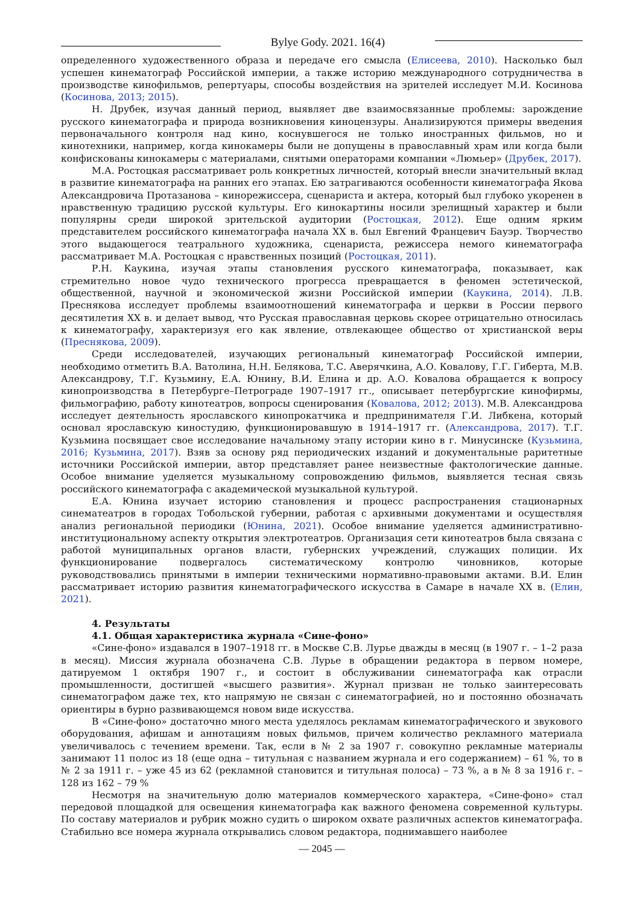Bylye Gody. 2021. 16(4)
определенного художественного образа и передаче его смысла (Елисеева, 2010). Насколько был успешен кинематограф Российской империи, а также историю международного сотрудничества в производстве кинофильмов, репертуары, способы воздействия на зрителей исследует М.И. Косинова (Косинова, 2013; 2015).
Н. Друбек, изучая данный период, выявляет две взаимосвязанные проблемы: зарождение русского кинематографа и природа возникновения киноцензуры. Анализируются примеры введения первоначального контроля над кино, коснувшегося не только иностранных фильмов, но и кинотехники, например, когда кинокамеры были не допущены в православный храм или когда были конфискованы кинокамеры с материалами, снятыми операторами компании «Люмьер» (Друбек, 2017).
М.А. Ростоцкая рассматривает роль конкретных личностей, который внесли значительный вклад в развитие кинематографа на ранних его этапах. Ею затрагиваются особенности кинематографа Якова Александровича Протазанова – кинорежиссера, сценариста и актера, который был глубоко укоренен в нравственную традицию русской культуры. Его кинокартины носили зрелищный характер и были популярны среди широкой зрительской аудитории (Ростоцкая, 2012). Еще одним ярким представителем российского кинематографа начала XX в. был Евгений Францевич Бауэр. Творчество этого выдающегося театрального художника, сценариста, режиссера немого кинематографа рассматривает М.А. Ростоцкая с нравственных позиций (Ростоцкая, 2011).
Р.Н. Каукина, изучая этапы становления русского кинематографа, показывает, как стремительно новое чудо технического прогресса превращается в феномен эстетической, общественной, научной и экономической жизни Российской империи (Каукина, 2014). Л.В. Преснякова исследует проблемы взаимоотношений кинематографа и церкви в России первого десятилетия XX в. и делает вывод, что Русская православная церковь скорее отрицательно относилась к кинематографу, характеризуя его как явление, отвлекающее общество от христианской веры (Преснякова, 2009).
Среди исследователей, изучающих региональный кинематограф Российской империи, необходимо отметить В.А. Ватолина, Н.Н. Белякова, Т.С. Аверячкина, А.О. Ковалову, Г.Г. Гиберта, М.В. Александрову, Т.Г. Кузьмину, Е.А. Юнину, В.И. Елина и др. А.О. Ковалова обращается к вопросу кинопроизводства в Петербурге–Петрограде 1907–1917 гг., описывает петербургские кинофирмы, фильмографию, работу кинотеатров, вопросы сценирования (Ковалова, 2012; 2013). М.В. Александрова исследует деятельность ярославского кинопрокатчика и предпринимателя Г.И. Либкена, который основал ярославскую киностудию, функционировавшую в 1914–1917 гг. (Александрова, 2017). Т.Г. Кузьмина посвящает свое исследование начальному этапу истории кино в г. Минусинске (Кузьмина, 2016; Кузьмина, 2017). Взяв за основу ряд периодических изданий и документальные раритетные источники Российской империи, автор представляет ранее неизвестные фактологические данные. Особое внимание уделяется музыкальному сопровождению фильмов, выявляется тесная связь российского кинематографа с академической музыкальной культурой.
Е.А. Юнина изучает историю становления и процесс распространения стационарных синематеатров в городах Тобольской губернии, работая с архивными документами и осуществляя анализ региональной периодики (Юнина, 2021). Особое внимание уделяется административно-институциональному аспекту открытия электротеатров. Организация сети кинотеатров была связана с работой муниципальных органов власти, губернских учреждений, служащих полиции. Их функционирование подвергалось систематическому контролю чиновников, которые руководствовались принятыми в империи техническими нормативно-правовыми актами. В.И. Елин рассматривает историю развития кинематографического искусства в Самаре в начале XX в. (Елин, 2021).
4. Результаты
4.1. Общая характеристика журнала «Сине-фоно»
«Сине-фоно» издавался в 1907–1918 гг. в Москве С.В. Лурье дважды в месяц (в 1907 г. – 1–2 раза в месяц). Миссия журнала обозначена С.В. Лурье в обращении редактора в первом номере, датируемом 1 октября 1907 г., и состоит в обслуживании синематографа как отрасли промышленности, достигшей «высшего развития». Журнал призван не только заинтересовать синематографом даже тех, кто напрямую не связан с синематографией, но и постоянно обозначать ориентиры в бурно развивающемся новом виде искусства.
В «Сине-фоно» достаточно много места уделялось рекламам кинематографического и звукового оборудования, афишам и аннотациям новых фильмов, причем количество рекламного материала увеличивалось с течением времени. Так, если в № 2 за 1907 г. совокупно рекламные материалы занимают 11 полос из 18 (еще одна – титульная с названием журнала и его содержанием) – 61 %, то в № 2 за 1911 г. – уже 45 из 62 (рекламной становится и титульная полоса) – 73 %, а в № 8 за 1916 г. – 128 из 162 – 79 %
Несмотря на значительную долю материалов коммерческого характера, «Сине-фоно» стал передовой площадкой для освещения кинематографа как важного феномена современной культуры. По составу материалов и рубрик можно судить о широком охвате различных аспектов кинематографа. Стабильно все номера журнала открывались словом редактора, поднимавшего наиболее
— 2045 —